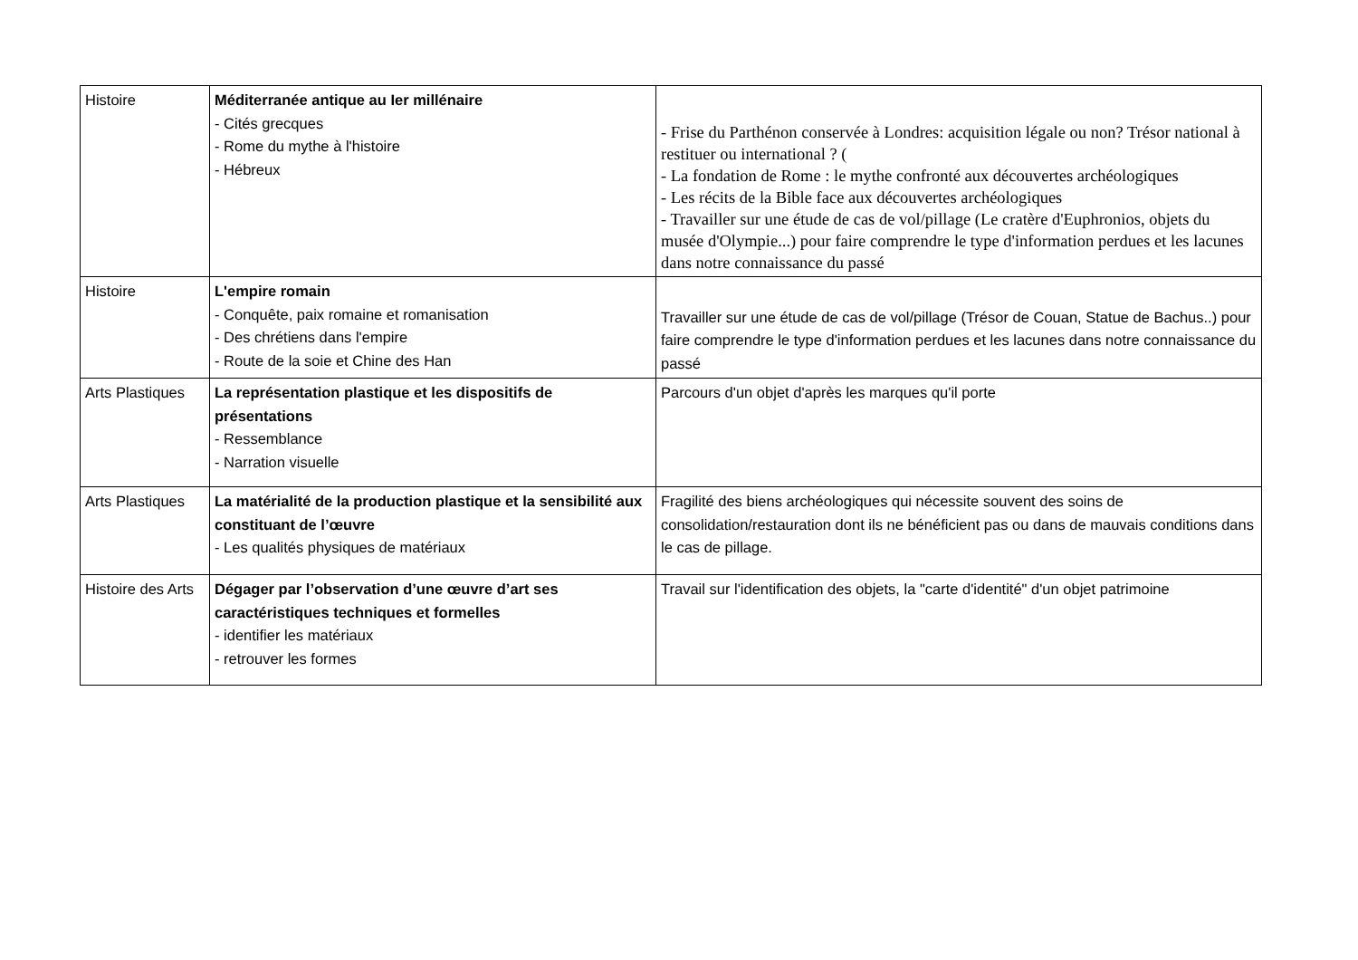| Histoire | Méditerranée antique au Ier millénaire - Cités grecques - Rome du mythe à l'histoire - Hébreux | - Frise du Parthénon conservée à Londres: acquisition légale ou non? Trésor national à restituer ou international ? ( - La fondation de Rome : le mythe confronté aux découvertes archéologiques - Les récits de la Bible face aux découvertes archéologiques - Travailler sur une étude de cas de vol/pillage (Le cratère d'Euphronios, objets du musée d'Olympie...) pour faire comprendre le type d'information perdues et les lacunes dans notre connaissance du passé |
| Histoire | L'empire romain - Conquête, paix romaine et romanisation - Des chrétiens dans l'empire - Route de la soie et Chine des Han | Travailler sur une étude de cas de vol/pillage (Trésor de Couan, Statue de Bachus..) pour faire comprendre le type d'information perdues et les lacunes dans notre connaissance du passé |
| Arts Plastiques | La représentation plastique et les dispositifs de présentations - Ressemblance - Narration visuelle | Parcours d'un objet d'après les marques qu'il porte |
| Arts Plastiques | La matérialité de la production plastique et la sensibilité aux constituant de l’œuvre - Les qualités physiques de matériaux | Fragilité des biens archéologiques qui nécessite souvent des soins de consolidation/restauration dont ils ne bénéficient pas ou dans de mauvais conditions dans le cas de pillage. |
| Histoire des Arts | Dégager par l’observation d’une œuvre d’art ses caractéristiques techniques et formelles - identifier les matériaux - retrouver les formes | Travail sur l'identification des objets, la "carte d'identité" d'un objet patrimoine |